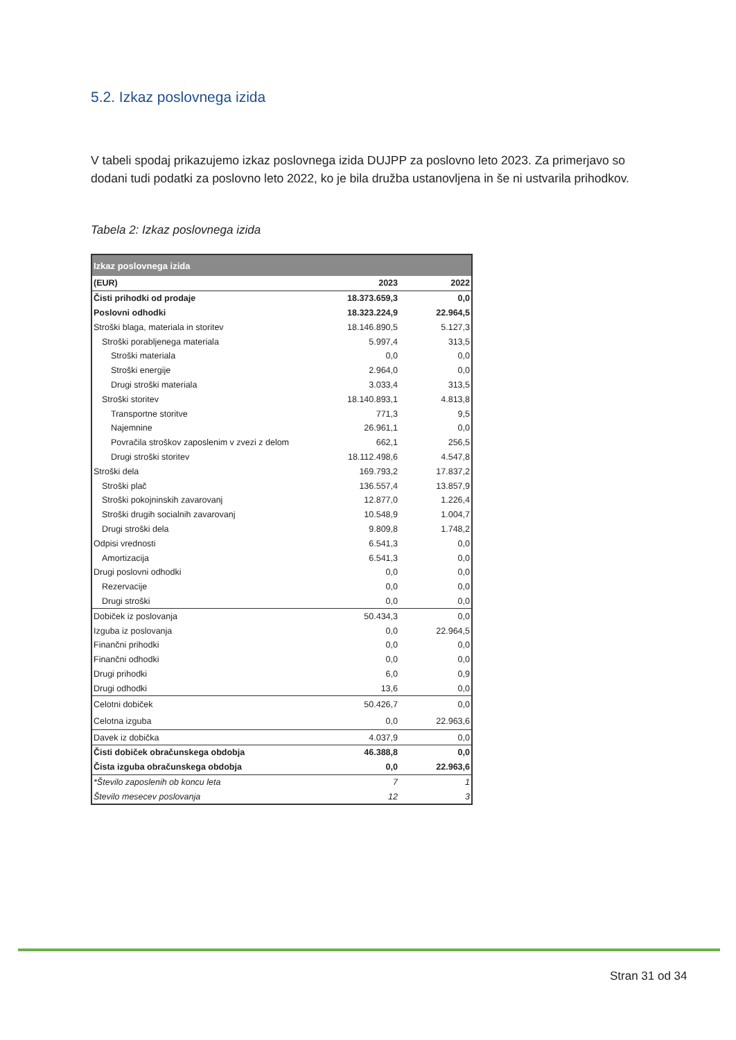5.2. Izkaz poslovnega izida
V tabeli spodaj prikazujemo izkaz poslovnega izida DUJPP za poslovno leto 2023. Za primerjavo so dodani tudi podatki za poslovno leto 2022, ko je bila družba ustanovljena in še ni ustvarila prihodkov.
Tabela 2: Izkaz poslovnega izida
| Izkaz poslovnega izida | | |
| (EUR) | 2023 | 2022 |
| Čisti prihodki od prodaje | 18.373.659,3 | 0,0 |
| Poslovni odhodki | 18.323.224,9 | 22.964,5 |
| Stroški blaga, materiala in storitev | 18.146.890,5 | 5.127,3 |
| Stroški porabljenega materiala | 5.997,4 | 313,5 |
| Stroški materiala | 0,0 | 0,0 |
| Stroški energije | 2.964,0 | 0,0 |
| Drugi stroški materiala | 3.033,4 | 313,5 |
| Stroški storitev | 18.140.893,1 | 4.813,8 |
| Transportne storitve | 771,3 | 9,5 |
| Najemnine | 26.961,1 | 0,0 |
| Povračila stroškov zaposlenim v zvezi z delom | 662,1 | 256,5 |
| Drugi stroški storitev | 18.112.498,6 | 4.547,8 |
| Stroški dela | 169.793,2 | 17.837,2 |
| Stroški plač | 136.557,4 | 13.857,9 |
| Stroški pokojninskih zavarovanj | 12.877,0 | 1.226,4 |
| Stroški drugih socialnih zavarovanj | 10.548,9 | 1.004,7 |
| Drugi stroški dela | 9.809,8 | 1.748,2 |
| Odpisi vrednosti | 6.541,3 | 0,0 |
| Amortizacija | 6.541,3 | 0,0 |
| Drugi poslovni odhodki | 0,0 | 0,0 |
| Rezervacije | 0,0 | 0,0 |
| Drugi stroški | 0,0 | 0,0 |
| Dobiček iz poslovanja | 50.434,3 | 0,0 |
| Izguba iz poslovanja | 0,0 | 22.964,5 |
| Finančni prihodki | 0,0 | 0,0 |
| Finančni odhodki | 0,0 | 0,0 |
| Drugi prihodki | 6,0 | 0,9 |
| Drugi odhodki | 13,6 | 0,0 |
| Celotni dobiček | 50.426,7 | 0,0 |
| Celotna izguba | 0,0 | 22.963,6 |
| Davek iz dobička | 4.037,9 | 0,0 |
| Čisti dobiček obračunskega obdobja | 46.388,8 | 0,0 |
| Čista izguba obračunskega obdobja | 0,0 | 22.963,6 |
| *Število zaposlenih ob koncu leta | 7 | 1 |
| Število mesecev poslovanja | 12 | 3 |
Stran 31 od 34